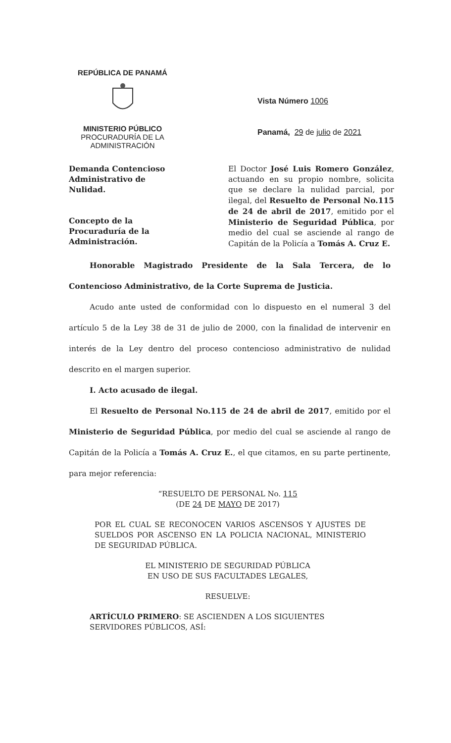REPÚBLICA DE PANAMÁ
MINISTERIO PÚBLICO
PROCURADURÍA DE LA ADMINISTRACIÓN
Vista Número 1006
Panamá, 29 de julio de 2021
Demanda Contencioso Administrativo de Nulidad.
Concepto de la Procuraduría de la Administración.
El Doctor José Luis Romero González, actuando en su propio nombre, solicita que se declare la nulidad parcial, por ilegal, del Resuelto de Personal No.115 de 24 de abril de 2017, emitido por el Ministerio de Seguridad Pública, por medio del cual se asciende al rango de Capitán de la Policía a Tomás A. Cruz E.
Honorable Magistrado Presidente de la Sala Tercera, de lo Contencioso Administrativo, de la Corte Suprema de Justicia.
Acudo ante usted de conformidad con lo dispuesto en el numeral 3 del artículo 5 de la Ley 38 de 31 de julio de 2000, con la finalidad de intervenir en interés de la Ley dentro del proceso contencioso administrativo de nulidad descrito en el margen superior.
I. Acto acusado de ilegal.
El Resuelto de Personal No.115 de 24 de abril de 2017, emitido por el Ministerio de Seguridad Pública, por medio del cual se asciende al rango de Capitán de la Policía a Tomás A. Cruz E., el que citamos, en su parte pertinente, para mejor referencia:
“RESUELTO DE PERSONAL No. 115
(DE 24 DE MAYO DE 2017)
POR EL CUAL SE RECONOCEN VARIOS ASCENSOS Y AJUSTES DE SUELDOS POR ASCENSO EN LA POLICIA NACIONAL, MINISTERIO DE SEGURIDAD PÚBLICA.
EL MINISTERIO DE SEGURIDAD PÚBLICA
EN USO DE SUS FACULTADES LEGALES,
RESUELVE:
ARTÍCULO PRIMERO: SE ASCIENDEN A LOS SIGUIENTES SERVIDORES PÚBLICOS, ASÍ: